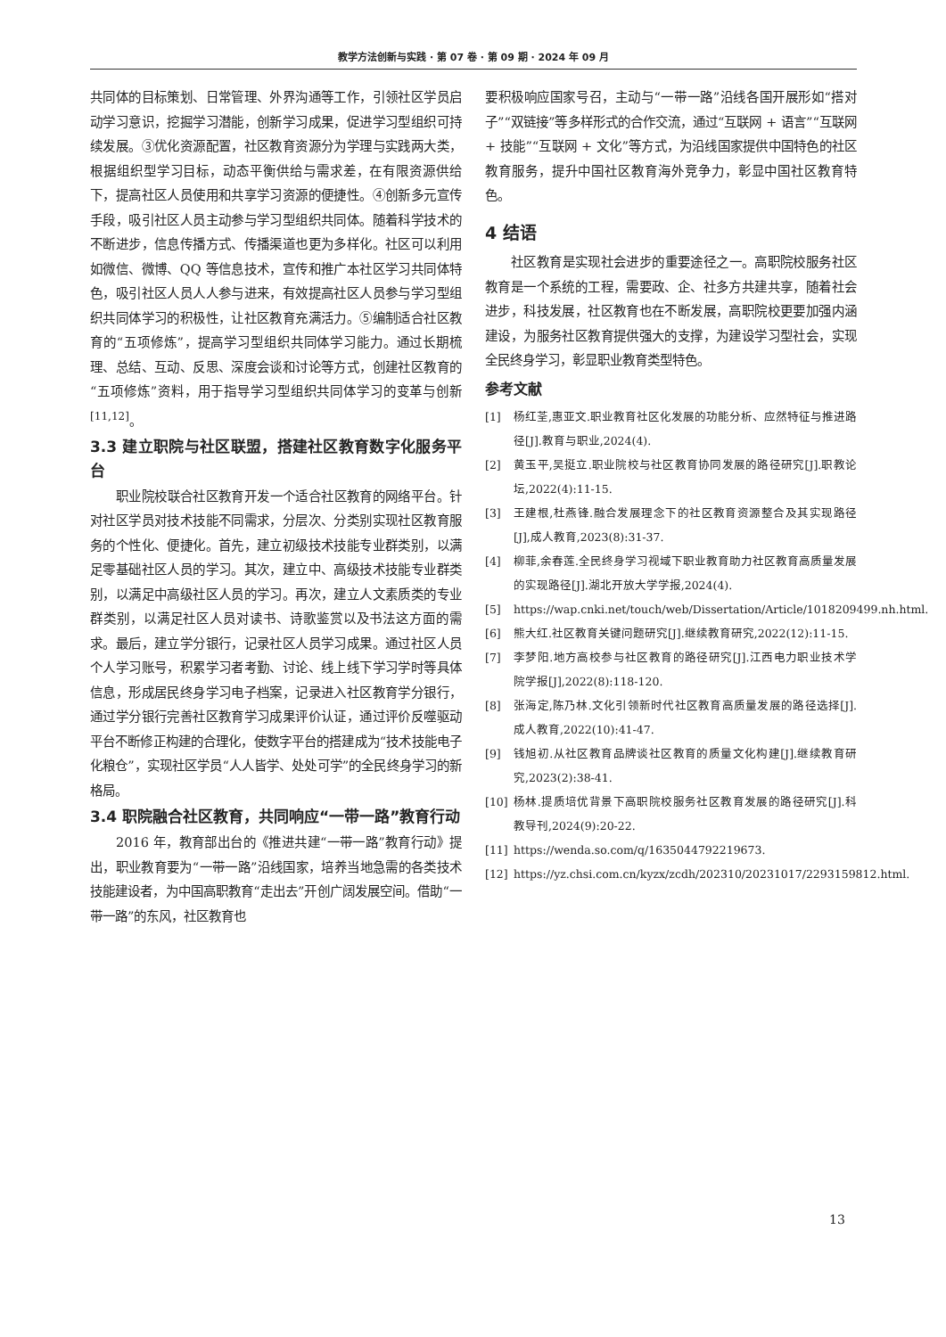教学方法创新与实践 · 第 07 卷 · 第 09 期 · 2024 年 09 月
共同体的目标策划、日常管理、外界沟通等工作，引领社区学员启动学习意识，挖掘学习潜能，创新学习成果，促进学习型组织可持续发展。③优化资源配置，社区教育资源分为学理与实践两大类，根据组织型学习目标，动态平衡供给与需求差，在有限资源供给下，提高社区人员使用和共享学习资源的便捷性。④创新多元宣传手段，吸引社区人员主动参与学习型组织共同体。随着科学技术的不断进步，信息传播方式、传播渠道也更为多样化。社区可以利用如微信、微博、QQ 等信息技术，宣传和推广本社区学习共同体特色，吸引社区人员人人参与进来，有效提高社区人员参与学习型组织共同体学习的积极性，让社区教育充满活力。⑤编制适合社区教育的“五项修炼”，提高学习型组织共同体学习能力。通过长期梳理、总结、互动、反思、深度会谈和讨论等方式，创建社区教育的“五项修炼”资料，用于指导学习型组织共同体学习的变革与创新<sup>[11,12]</sup>。
3.3 建立职院与社区联盟，搭建社区教育数字化服务平台
职业院校联合社区教育开发一个适合社区教育的网络平台。针对社区学员对技术技能不同需求，分层次、分类别实现社区教育服务的个性化、便捷化。首先，建立初级技术技能专业群类别，以满足零基础社区人员的学习。其次，建立中、高级技术技能专业群类别，以满足中高级社区人员的学习。再次，建立人文素质类的专业群类别，以满足社区人员对读书、诗歌鉴赏以及书法这方面的需求。最后，建立学分银行，记录社区人员学习成果。通过社区人员个人学习账号，积累学习者考勤、讨论、线上线下学习学时等具体信息，形成居民终身学习电子档案，记录进入社区教育学分银行，通过学分银行完善社区教育学习成果评价认证，通过评价反噬驱动平台不断修正构建的合理化，使数字平台的搭建成为“技术技能电子化粮仓”，实现社区学员“人人皆学、处处可学”的全民终身学习的新格局。
3.4 职院融合社区教育，共同响应“一带一路”教育行动
2016 年，教育部出台的《推进共建“一带一路”教育行动》提出，职业教育要为“一带一路”沿线国家，培养当地急需的各类技术技能建设者，为中国高职教育“走出去”开创广阔发展空间。借助“一带一路”的东风，社区教育也
要积极响应国家号召，主动与“一带一路”沿线各国开展形如“搭对子”“双链接”等多样形式的合作交流，通过“互联网 + 语言”“互联网 + 技能”“互联网 + 文化”等方式，为沿线国家提供中国特色的社区教育服务，提升中国社区教育海外竞争力，彰显中国社区教育特色。
4 结语
社区教育是实现社会进步的重要途径之一。高职院校服务社区教育是一个系统的工程，需要政、企、社多方共建共享，随着社会进步，科技发展，社区教育也在不断发展，高职院校更要加强内涵建设，为服务社区教育提供强大的支撑，为建设学习型社会，实现全民终身学习，彰显职业教育类型特色。
参考文献
[1] 杨红荃,惠亚文.职业教育社区化发展的功能分析、应然特征与推进路径[J].教育与职业,2024(4).
[2] 黄玉平,吴挺立.职业院校与社区教育协同发展的路径研究[J].职教论坛,2022(4):11-15.
[3] 王建根,杜燕锋.融合发展理念下的社区教育资源整合及其实现路径[J],成人教育,2023(8):31-37.
[4] 柳菲,余春莲.全民终身学习视域下职业教育助力社区教育高质量发展的实现路径[J].湖北开放大学学报,2024(4).
[5] https://wap.cnki.net/touch/web/Dissertation/Article/1018209499.nh.html.
[6] 熊大红.社区教育关键问题研究[J].继续教育研究,2022(12):11-15.
[7] 李梦阳.地方高校参与社区教育的路径研究[J].江西电力职业技术学院学报[J],2022(8):118-120.
[8] 张海定,陈乃林.文化引领新时代社区教育高质量发展的路径选择[J].成人教育,2022(10):41-47.
[9] 钱旭初.从社区教育品牌谈社区教育的质量文化构建[J].继续教育研究,2023(2):38-41.
[10] 杨林.提质培优背景下高职院校服务社区教育发展的路径研究[J].科教导刊,2024(9):20-22.
[11] https://wenda.so.com/q/1635044792219673.
[12] https://yz.chsi.com.cn/kyzx/zcdh/202310/20231017/2293159812.html.
13